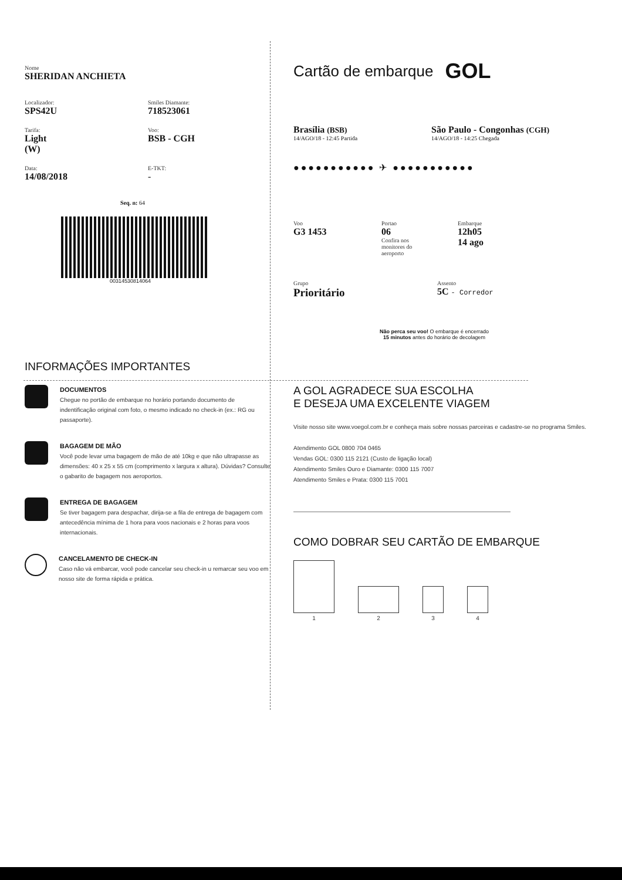Nome
SHERIDAN ANCHIETA
Localizador:
SPS42U
Smiles Diamante:
718523061
Tarifa:
Light
(W)
Voo:
BSB - CGH
Data:
14/08/2018
E-TKT:
-
Seq. n: 64
00314530814064
INFORMAÇÕES IMPORTANTES
DOCUMENTOS
Chegue no portão de embarque no horário portando documento de indentificação original com foto, o mesmo indicado no check-in (ex.: RG ou passaporte).
BAGAGEM DE MÃO
Você pode levar uma bagagem de mão de até 10kg e que não ultrapasse as dimensões: 40 x 25 x 55 cm (comprimento x largura x altura). Dúvidas? Consulte o gabarito de bagagem nos aeroportos.
ENTREGA DE BAGAGEM
Se tiver bagagem para despachar, dirija-se a fila de entrega de bagagem com antecedência mínima de 1 hora para voos nacionais e 2 horas para voos internacionais.
CANCELAMENTO DE CHECK-IN
Caso não vá embarcar, você pode cancelar seu check-in u remarcar seu voo em nosso site de forma rápida e prática.
Cartão de embarque GOL
Brasília (BSB)
14/AGO/18 - 12:45 Partida
São Paulo - Congonhas (CGH)
14/AGO/18 - 14:25 Chegada
●●●●●●●●●●● ✈ ●●●●●●●●●●●
Voo
G3 1453
Portao
06
Confira nos
monitores do
aeroporto
Embarque
12h05
14 ago
Grupo
Prioritário
Assento
5C - Corredor
Não perca seu voo! O embarque é encerrado
15 minutos antes do horário de decolagem
A GOL AGRADECE SUA ESCOLHA
E DESEJA UMA EXCELENTE VIAGEM
Visite nosso site www.voegol.com.br e conheça mais sobre nossas parceiras e cadastre-se no programa Smiles.
Atendimento GOL 0800 704 0465
Vendas GOL: 0300 115 2121 (Custo de ligação local)
Atendimento Smiles Ouro e Diamante: 0300 115 7007
Atendimento Smiles e Prata: 0300 115 7001
COMO DOBRAR SEU CARTÃO DE EMBARQUE
1
2
3
4